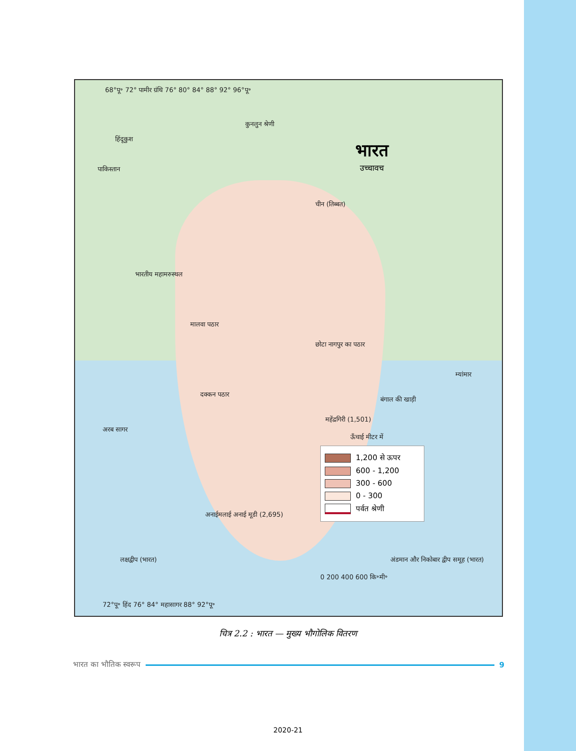68°पू॰ 72° पामीर ग्रंथि 76° 80° 84° 88° 92° 96°पू॰
कुनलुन श्रेणी
हिंदूकुश
पाकिस्तान
चीन (तिब्बत)
भारत
उच्चावच
भारतीय महामरुस्थल
मालवा पठार
छोटा नागपुर का पठार
दक्कन पठार
अरब सागर
बंगाल की खाड़ी
म्यांमार
महेंद्रगिरी (1,501)
ऊँचाई मीटर में
अनाईमलाई अनाई मूडी (2,695)
लक्षद्वीप (भारत)
अंडमान और निकोबार द्वीप समूह (भारत)
0 200 400 600 कि॰मी॰
72°पू॰ हिंद 76° 84° महासागर 88° 92°पू॰
1,200 से ऊपर
600 - 1,200
300 - 600
0 - 300
पर्वत श्रेणी
चित्र 2.2 : भारत — मुख्य भौगोलिक वितरण
भारत का भौतिक स्वरूप 9
2020-21